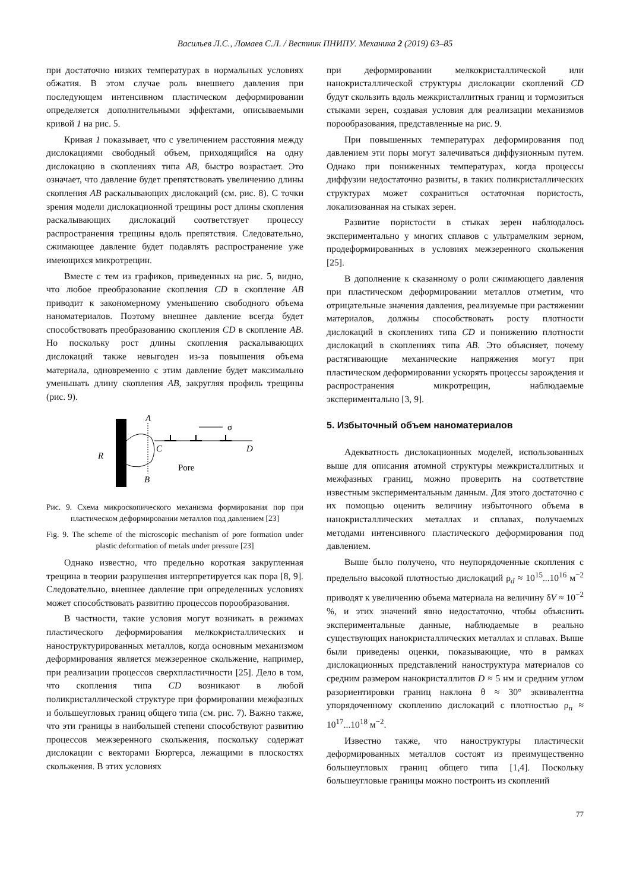Васильев Л.С., Ломаев С.Л. / Вестник ПНИПУ. Механика 2 (2019) 63–85
при достаточно низких температурах в нормальных условиях обжатия. В этом случае роль внешнего давления при последующем интенсивном пластическом деформировании определяется дополнительными эффектами, описываемыми кривой 1 на рис. 5.
Кривая 1 показывает, что с увеличением расстояния между дислокациями свободный объем, приходящийся на одну дислокацию в скоплениях типа AB, быстро возрастает. Это означает, что давление будет препятствовать увеличению длины скопления AB раскалывающих дислокаций (см. рис. 8). С точки зрения модели дислокационной трещины рост длины скопления раскалывающих дислокаций соответствует процессу распространения трещины вдоль препятствия. Следовательно, сжимающее давление будет подавлять распространение уже имеющихся микротрещин.
Вместе с тем из графиков, приведенных на рис. 5, видно, что любое преобразование скопления CD в скопление AB приводит к закономерному уменьшению свободного объема наноматериалов. Поэтому внешнее давление всегда будет способствовать преобразованию скопления CD в скопление AB. Но поскольку рост длины скопления раскалывающих дислокаций также невыгоден из-за повышения объема материала, одновременно с этим давление будет максимально уменьшать длину скопления AB, закругляя профиль трещины (рис. 9).
A
B
R
C
D
σ
Pore
Рис. 9. Схема микроскопического механизма формирования пор при пластическом деформировании металлов под давлением [23]
Fig. 9. The scheme of the microscopic mechanism of pore formation under plastic deformation of metals under pressure [23]
Однако известно, что предельно короткая закругленная трещина в теории разрушения интерпретируется как пора [8, 9]. Следовательно, внешнее давление при определенных условиях может способствовать развитию процессов порообразования.
В частности, такие условия могут возникать в режимах пластического деформирования мелкокристаллических и наноструктурированных металлов, когда основным механизмом деформирования является межзеренное скольжение, например, при реализации процессов сверхпластичности [25]. Дело в том, что скопления типа CD возникают в любой поликристаллической структуре при формировании межфазных и большеугловых границ общего типа (см. рис. 7). Важно также, что эти границы в наибольшей степени способствуют развитию процессов межзеренного скольжения, поскольку содержат дислокации с векторами Бюргерса, лежащими в плоскостях скольжения. В этих условиях
при деформировании мелкокристаллической или нанокристаллической структуры дислокации скоплений CD будут скользить вдоль межкристаллитных границ и тормозиться стыками зерен, создавая условия для реализации механизмов порообразования, представленные на рис. 9.
При повышенных температурах деформирования под давлением эти поры могут залечиваться диффузионным путем. Однако при пониженных температурах, когда процессы диффузии недостаточно развиты, в таких поликристаллических структурах может сохраниться остаточная пористость, локализованная на стыках зерен.
Развитие пористости в стыках зерен наблюдалось экспериментально у многих сплавов с ультрамелким зерном, продеформированных в условиях межзеренного скольжения [25].
В дополнение к сказанному о роли сжимающего давления при пластическом деформировании металлов отметим, что отрицательные значения давления, реализуемые при растяжении материалов, должны способствовать росту плотности дислокаций в скоплениях типа CD и понижению плотности дислокаций в скоплениях типа AB. Это объясняет, почему растягивающие механические напряжения могут при пластическом деформировании ускорять процессы зарождения и распространения микротрещин, наблюдаемые экспериментально [3, 9].
5. Избыточный объем наноматериалов
Адекватность дислокационных моделей, использованных выше для описания атомной структуры межкристаллитных и межфазных границ, можно проверить на соответствие известным экспериментальным данным. Для этого достаточно с их помощью оценить величину избыточного объема в нанокристаллических металлах и сплавах, получаемых методами интенсивного пластического деформирования под давлением.
Выше было получено, что неупорядоченные скопления с предельно высокой плотностью дислокаций ρ<sub>d</sub> ≈ 10<sup>15</sup>...10<sup>16</sup> м<sup>−2</sup> приводят к увеличению объема материала на величину δV ≈ 10<sup>−2</sup> %, и этих значений явно недостаточно, чтобы объяснить экспериментальные данные, наблюдаемые в реально существующих нанокристаллических металлах и сплавах. Выше были приведены оценки, показывающие, что в рамках дислокационных представлений наноструктура материалов со средним размером нанокристаллитов D ≈ 5 нм и средним углом разориентировки границ наклона θ ≈ 30° эквивалентна упорядоченному скоплению дислокаций с плотностью ρ<sub>n</sub> ≈ 10<sup>17</sup>...10<sup>18</sup> м<sup>−2</sup>.
Известно также, что наноструктуры пластически деформированных металлов состоят из преимущественно большеугловых границ общего типа [1,4]. Поскольку большеугловые границы можно построить из скоплений
77